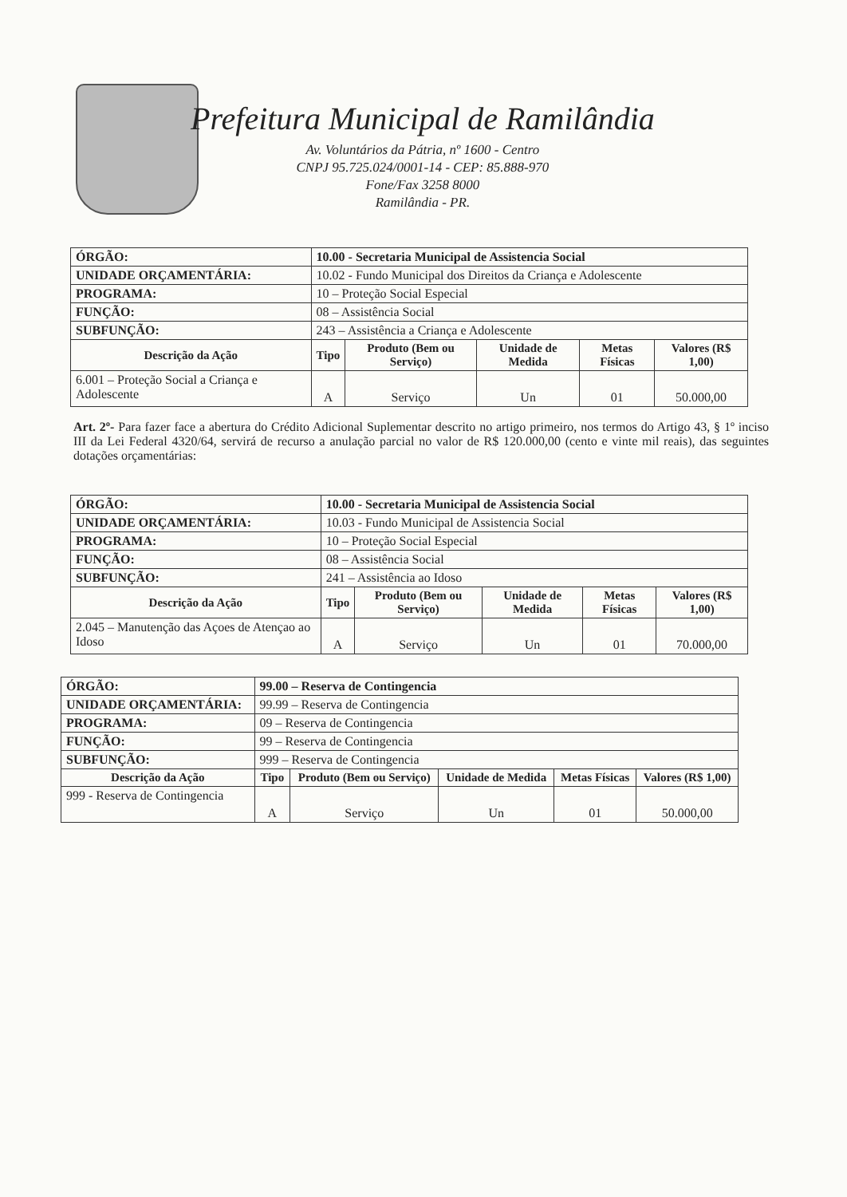Prefeitura Municipal de Ramilândia
Av. Voluntários da Pátria, nº 1600 - Centro
CNPJ 95.725.024/0001-14 - CEP: 85.888-970
Fone/Fax 3258 8000
Ramilândia - PR.
| ÓRGÃO: | 10.00 - Secretaria Municipal de Assistencia Social | | | | | |
| UNIDADE ORÇAMENTÁRIA: | | 10.02 - Fundo Municipal dos Direitos da Criança e Adolescente | | | | |
| PROGRAMA: | 10 – Proteção Social Especial | | | | | |
| FUNÇÃO: | 08 – Assistência Social | | | | | |
| SUBFUNÇÃO: | 243 – Assistência a Criança e Adolescente | | | | | |
| Descrição da Ação | | Tipo | Produto (Bem ou Serviço) | Unidade de Medida | Metas Físicas | Valores (R$ 1,00) |
| 6.001 – Proteção Social a Criança e Adolescente | | A | Serviço | Un | 01 | 50.000,00 |
Art. 2º- Para fazer face a abertura do Crédito Adicional Suplementar descrito no artigo primeiro, nos termos do Artigo 43, § 1º inciso III da Lei Federal 4320/64, servirá de recurso a anulação parcial no valor de R$ 120.000,00 (cento e vinte mil reais), das seguintes dotações orçamentárias:
| ÓRGÃO: | 10.00 - Secretaria Municipal de Assistencia Social | | | | | |
| UNIDADE ORÇAMENTÁRIA: | | 10.03 - Fundo Municipal de Assistencia Social | | | | |
| PROGRAMA: | 10 – Proteção Social Especial | | | | | |
| FUNÇÃO: | 08 – Assistência Social | | | | | |
| SUBFUNÇÃO: | 241 – Assistência ao Idoso | | | | | |
| Descrição da Ação | | Tipo | Produto (Bem ou Serviço) | Unidade de Medida | Metas Físicas | Valores (R$ 1,00) |
| 2.045 – Manutenção das Açoes de Atençao ao Idoso | | A | Serviço | Un | 01 | 70.000,00 |
| ÓRGÃO: | 99.00 – Reserva de Contingencia | | | | | |
| UNIDADE ORÇAMENTÁRIA: | | 99.99 – Reserva de Contingencia | | | | |
| PROGRAMA: | 09 – Reserva de Contingencia | | | | | |
| FUNÇÃO: | 99 – Reserva de Contingencia | | | | | |
| SUBFUNÇÃO: | 999 – Reserva de Contingencia | | | | | |
| Descrição da Ação | | Tipo | Produto (Bem ou Serviço) | Unidade de Medida | Metas Físicas | Valores (R$ 1,00) |
| 999 - Reserva de Contingencia | | A | Serviço | Un | 01 | 50.000,00 |